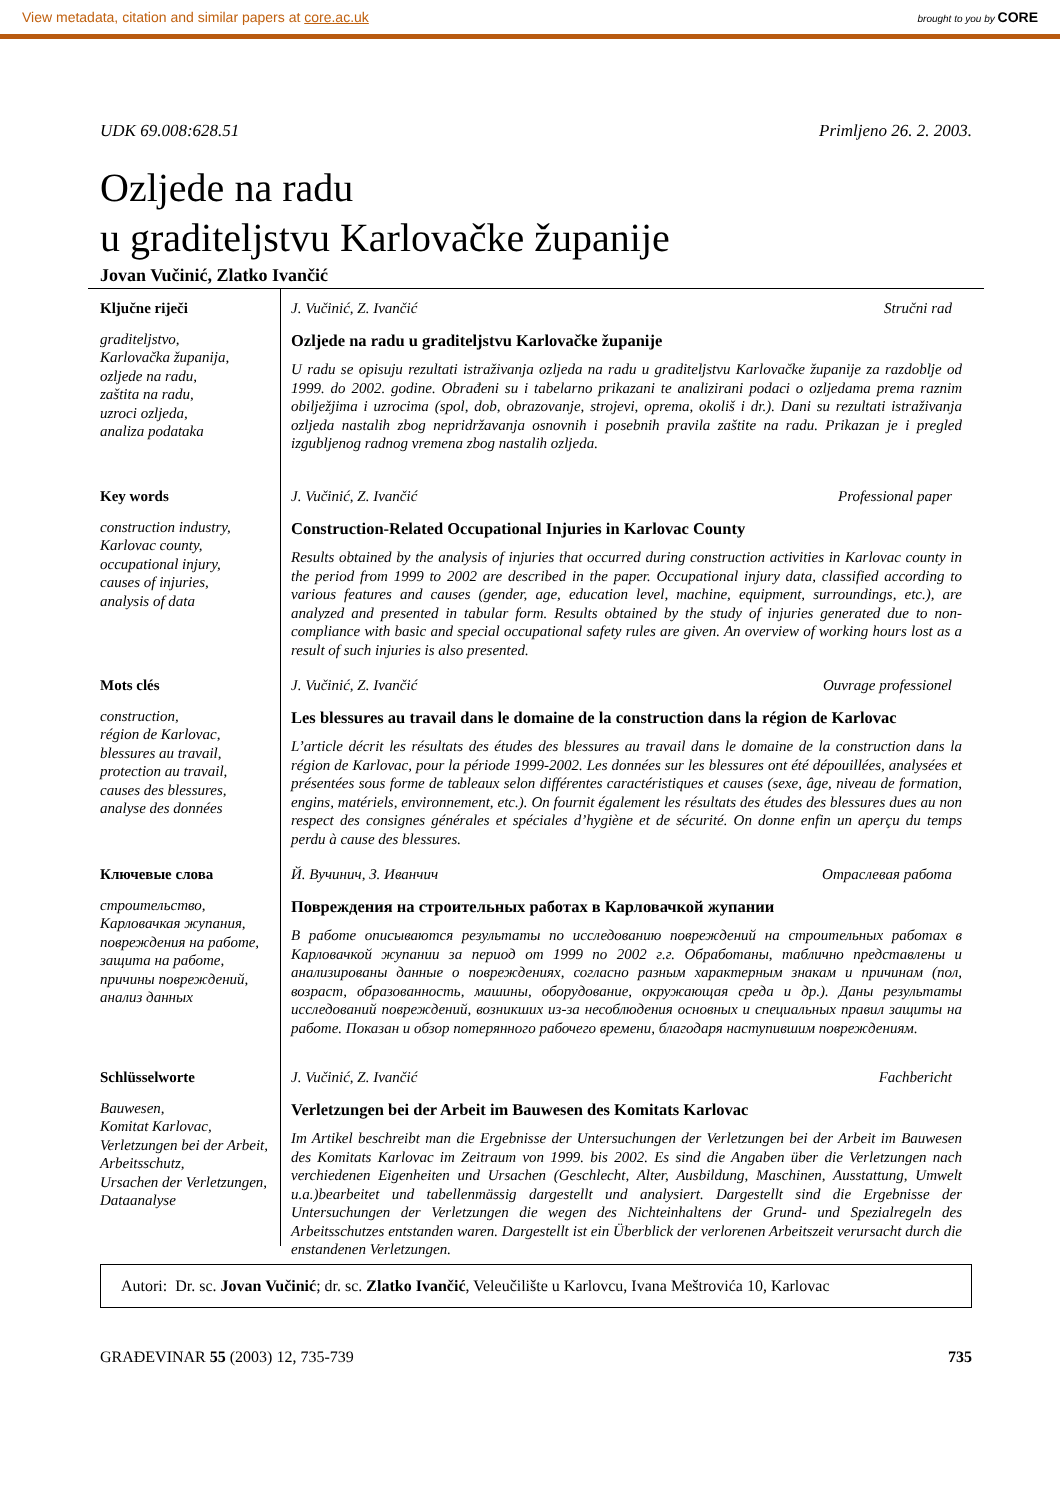View metadata, citation and similar papers at core.ac.uk brought to you by CORE
UDK 69.008:628.51 Primljeno 26. 2. 2003.
Ozljede na radu
u graditeljstvu Karlovačke županije
Jovan Vučinić, Zlatko Ivančić
Ključne riječi
graditeljstvo,
Karlovačka županija,
ozljede na radu,
zaštita na radu,
uzroci ozljeda,
analiza podataka
J. Vučinić, Z. Ivančić Stručni rad
Ozljede na radu u graditeljstvu Karlovačke županije
U radu se opisuju rezultati istraživanja ozljeda na radu u graditeljstvu Karlovačke županije za razdoblje od 1999. do 2002. godine. Obrađeni su i tabelarno prikazani te analizirani podaci o ozljedama prema raznim obilježjima i uzrocima (spol, dob, obrazovanje, strojevi, oprema, okoliš i dr.). Dani su rezultati istraživanja ozljeda nastalih zbog nepridržavanja osnovnih i posebnih pravila zaštite na radu. Prikazan je i pregled izgubljenog radnog vremena zbog nastalih ozljeda.
Key words
construction industry,
Karlovac county,
occupational injury,
causes of injuries,
analysis of data
J. Vučinić, Z. Ivančić Professional paper
Construction-Related Occupational Injuries in Karlovac County
Results obtained by the analysis of injuries that occurred during construction activities in Karlovac county in the period from 1999 to 2002 are described in the paper. Occupational injury data, classified according to various features and causes (gender, age, education level, machine, equipment, surroundings, etc.), are analyzed and presented in tabular form. Results obtained by the study of injuries generated due to non-compliance with basic and special occupational safety rules are given. An overview of working hours lost as a result of such injuries is also presented.
Mots clés
construction,
région de Karlovac,
blessures au travail,
protection au travail,
causes des blessures,
analyse des données
J. Vučinić, Z. Ivančić Ouvrage professionel
Les blessures au travail dans le domaine de la construction dans la région de Karlovac
L’article décrit les résultats des études des blessures au travail dans le domaine de la construction dans la région de Karlovac, pour la période 1999-2002. Les données sur les blessures ont été dépouillées, analysées et présentées sous forme de tableaux selon différentes caractéristiques et causes (sexe, âge, niveau de formation, engins, matériels, environnement, etc.). On fournit également les résultats des études des blessures dues au non respect des consignes générales et spéciales d’hygiène et de sécurité. On donne enfin un aperçu du temps perdu à cause des blessures.
Ключевые слова
строительство,
Карловачкая жупания,
повреждения на работе,
защита на работе,
причины повреждений,
анализ данных
Й. Вучинич, З. Иванчич Отраслевая работа
Повреждения на строительных работах в Карловачкой жупании
В работе описываются результаты по исследованию повреждений на строительных работах в Карловачкой жупании за период от 1999 по 2002 г.г. Обработаны, таблично представлены и анализированы данные о повреждениях, согласно разным характерным знакам и причинам (пол, возраст, образованность, машины, оборудование, окружающая среда и др.). Даны результаты исследований повреждений, возникших из-за несоблюдения основных и специальных правил защиты на работе. Показан и обзор потерянного рабочего времени, благодаря наступившим повреждениям.
Schlüsselworte
Bauwesen,
Komitat Karlovac,
Verletzungen bei der Arbeit,
Arbeitsschutz,
Ursachen der Verletzungen,
Dataanalyse
J. Vučinić, Z. Ivančić Fachbericht
Verletzungen bei der Arbeit im Bauwesen des Komitats Karlovac
Im Artikel beschreibt man die Ergebnisse der Untersuchungen der Verletzungen bei der Arbeit im Bauwesen des Komitats Karlovac im Zeitraum von 1999. bis 2002. Es sind die Angaben über die Verletzungen nach verchiedenen Eigenheiten und Ursachen (Geschlecht, Alter, Ausbildung, Maschinen, Ausstattung, Umwelt u.a.)bearbeitet und tabellenmässig dargestellt und analysiert. Dargestellt sind die Ergebnisse der Untersuchungen der Verletzungen die wegen des Nichteinhaltens der Grund- und Spezialregeln des Arbeitsschutzes entstanden waren. Dargestellt ist ein Überblick der verlorenen Arbeitszeit verursacht durch die enstandenen Verletzungen.
Autori: Dr. sc. Jovan Vučinić; dr. sc. Zlatko Ivančić, Veleučilište u Karlovcu, Ivana Meštrovića 10, Karlovac
GRAĐEVINAR 55 (2003) 12, 735-739 735